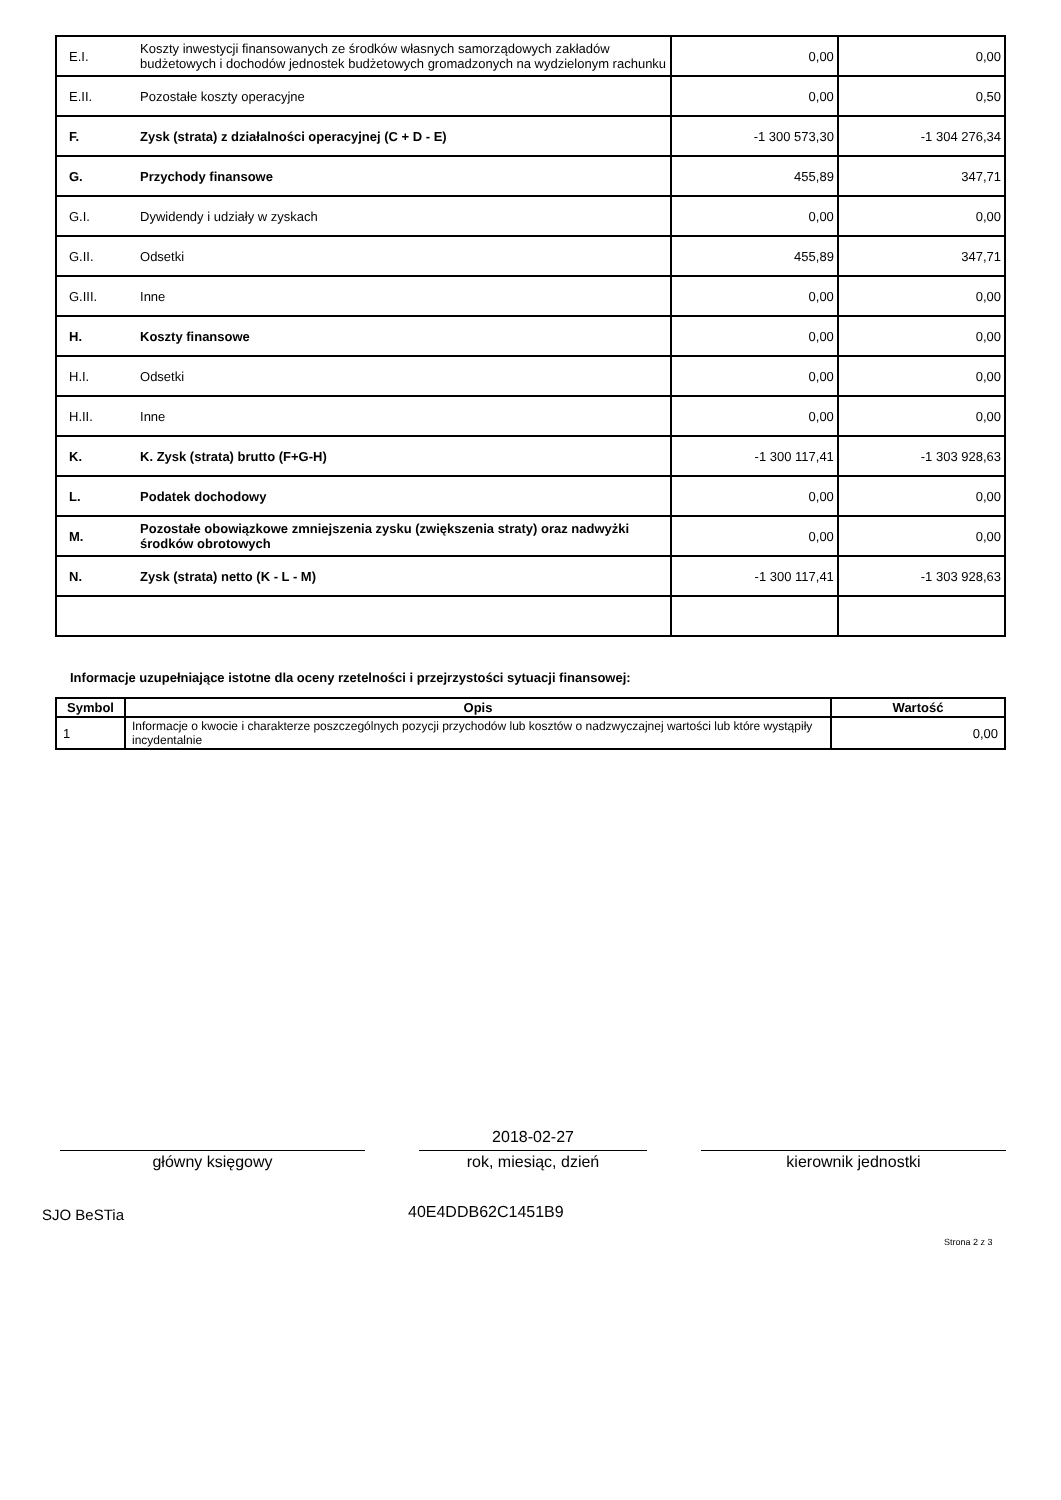| E.I. | Koszty inwestycji finansowanych ze środków własnych samorządowych zakładów budżetowych i dochodów jednostek budżetowych gromadzonych na wydzielonym rachunku | 0,00 | 0,00 |
| E.II. | Pozostałe koszty operacyjne | 0,00 | 0,50 |
| F. | Zysk (strata) z działalności operacyjnej (C + D - E) | -1 300 573,30 | -1 304 276,34 |
| G. | Przychody finansowe | 455,89 | 347,71 |
| G.I. | Dywidendy i udziały w zyskach | 0,00 | 0,00 |
| G.II. | Odsetki | 455,89 | 347,71 |
| G.III. | Inne | 0,00 | 0,00 |
| H. | Koszty finansowe | 0,00 | 0,00 |
| H.I. | Odsetki | 0,00 | 0,00 |
| H.II. | Inne | 0,00 | 0,00 |
| K. | K. Zysk (strata) brutto (F+G-H) | -1 300 117,41 | -1 303 928,63 |
| L. | Podatek dochodowy | 0,00 | 0,00 |
| M. | Pozostałe obowiązkowe zmniejszenia zysku (zwiększenia straty) oraz nadwyżki środków obrotowych | 0,00 | 0,00 |
| N. | Zysk (strata) netto (K - L - M) | -1 300 117,41 | -1 303 928,63 |
Informacje uzupełniające istotne dla oceny rzetelności i przejrzystości sytuacji finansowej:
| Symbol | Opis | Wartość |
| --- | --- | --- |
| 1 | Informacje o kwocie i charakterze poszczególnych pozycji przychodów lub kosztów o nadzwyczajnej wartości lub które wystąpiły incydentalnie | 0,00 |
2018-02-27
główny księgowy rok, miesiąc, dzień kierownik jednostki
SJO BeSTia 40E4DDB62C1451B9
Strona 2 z 3